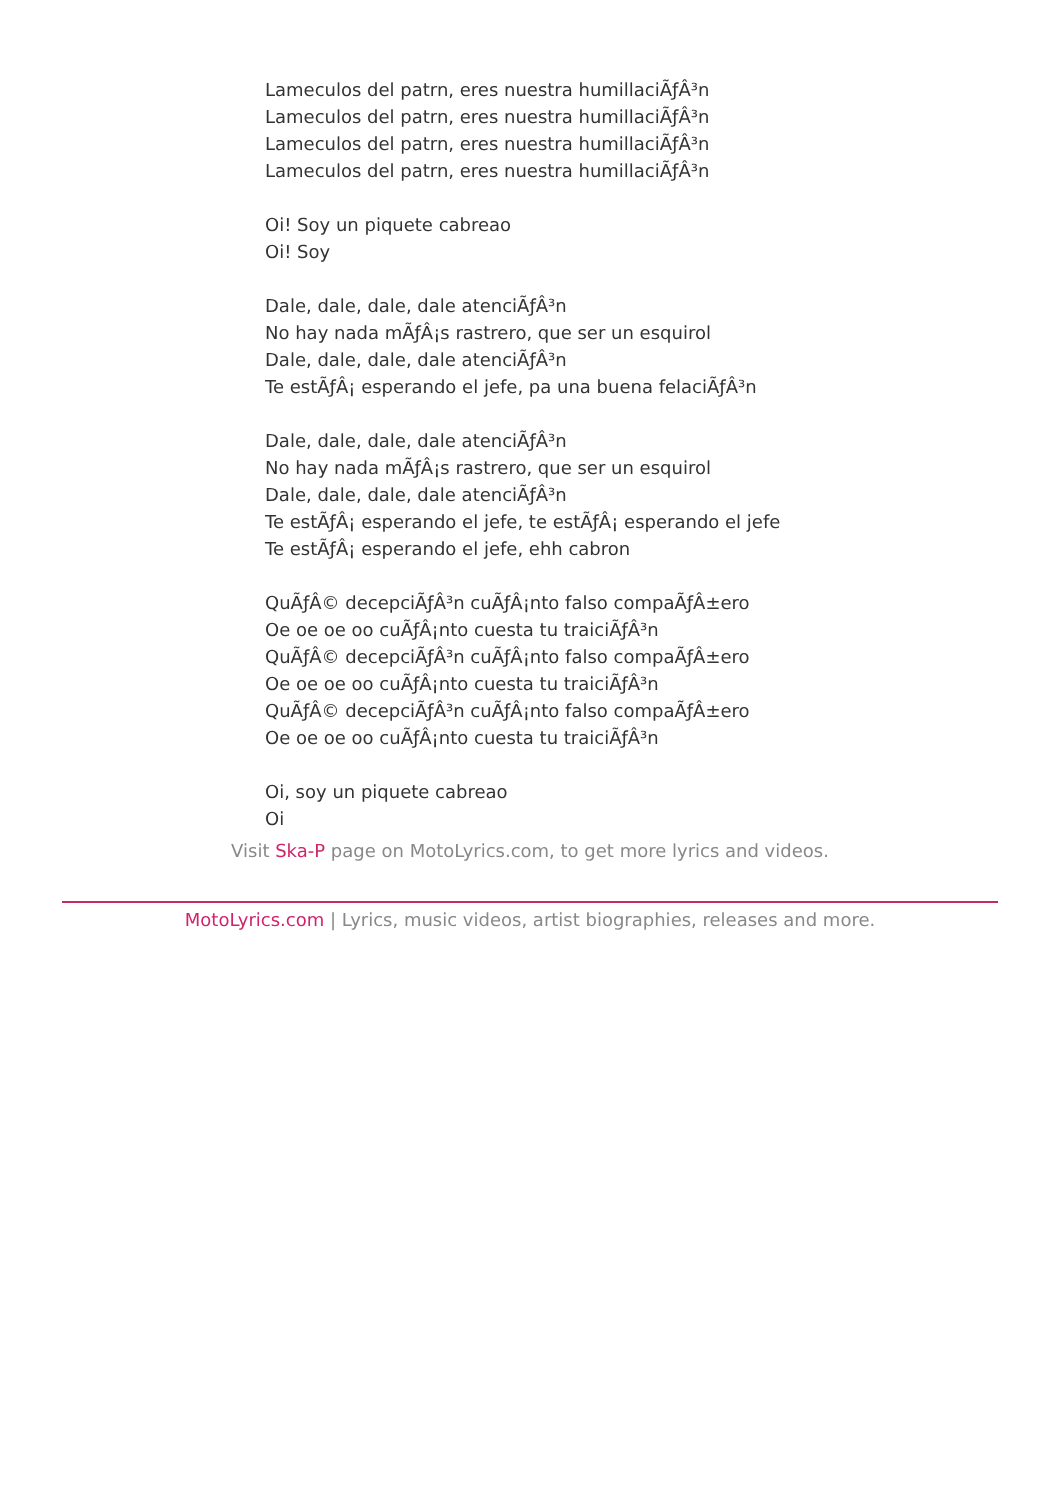Lameculos del patrn, eres nuestra humillaciÃƒÂ³n
Lameculos del patrn, eres nuestra humillaciÃƒÂ³n
Lameculos del patrn, eres nuestra humillaciÃƒÂ³n
Lameculos del patrn, eres nuestra humillaciÃƒÂ³n
Oi! Soy un piquete cabreao
Oi! Soy
Dale, dale, dale, dale atenciÃƒÂ³n
No hay nada mÃƒÂ¡s rastrero, que ser un esquirol
Dale, dale, dale, dale atenciÃƒÂ³n
Te estÃƒÂ¡ esperando el jefe, pa una buena felaciÃƒÂ³n
Dale, dale, dale, dale atenciÃƒÂ³n
No hay nada mÃƒÂ¡s rastrero, que ser un esquirol
Dale, dale, dale, dale atenciÃƒÂ³n
Te estÃƒÂ¡ esperando el jefe, te estÃƒÂ¡ esperando el jefe
Te estÃƒÂ¡ esperando el jefe, ehh cabron
QuÃƒÂ© decepciÃƒÂ³n cuÃƒÂ¡nto falso compaÃƒÂ±ero
Oe oe oe oo cuÃƒÂ¡nto cuesta tu traiciÃƒÂ³n
QuÃƒÂ© decepciÃƒÂ³n cuÃƒÂ¡nto falso compaÃƒÂ±ero
Oe oe oe oo cuÃƒÂ¡nto cuesta tu traiciÃƒÂ³n
QuÃƒÂ© decepciÃƒÂ³n cuÃƒÂ¡nto falso compaÃƒÂ±ero
Oe oe oe oo cuÃƒÂ¡nto cuesta tu traiciÃƒÂ³n
Oi, soy un piquete cabreao
Oi
Visit Ska-P page on MotoLyrics.com, to get more lyrics and videos.
MotoLyrics.com | Lyrics, music videos, artist biographies, releases and more.